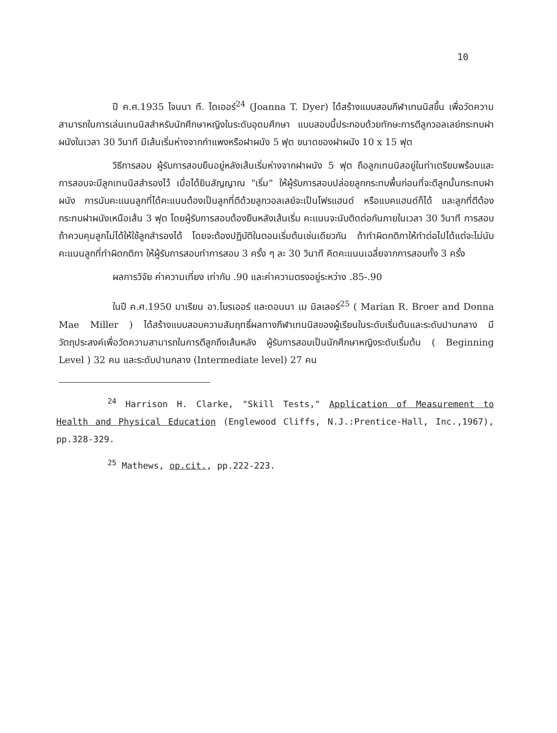10
ปี ค.ศ.1935 โจนนา ที. ไดเออร์<sup>24</sup> (Joanna T. Dyer) ได้สร้างแบบสอบกีฬาเทนนิสขึ้น เพื่อวัดความสามารถในการเล่นเทนนิสสำหรับนักศึกษาหญิงในระดับอุดมศึกษา แบบสอบนี้ประกอบด้วยทักษะการตีลูกวอลเลย์กระทบฝาผนังในเวลา 30 วินาที มีเส้นเริ่มห่างจากกำแพงหรือฝาผนัง 5 ฟุต ขนาดของฝาผนัง 10 x 15 ฟุต
วิธีการสอบ ผู้รับการสอบยืนอยู่หลังเส้นเริ่มห่างจากฝาผนัง 5 ฟุต ถือลูกเทนนิสอยู่ในท่าเตรียมพร้อมและการสอบจะมีลูกเทนนิสสำรองไว้ เมื่อได้ยินสัญญาณ "เริ่ม" ให้ผู้รับการสอบปล่อยลูกกระทบพื้นก่อนที่จะตีลูกนั้นกระทบฝาผนัง การนับคะแนนลูกที่ได้คะแนนต้องเป็นลูกที่ตีด้วยลูกวอลเลย์จะเป็นโฟรแฮนด์ หรือแบคแฮนด์ก็ได้ และลูกที่ตีต้องกระทบฝาผนังเหนือเส้น 3 ฟุต โดยผู้รับการสอบต้องยืนหลังเส้นเริ่ม คะแนนจะนับติดต่อกันภายในเวลา 30 วินาที การสอบถ้าควบคุมลูกไม่ได้ให้ใช้ลูกสำรองได้ โดยจะต้องปฏิบัติในตอนเริ่มต้นเช่นเดียวกัน ถ้าทำผิดกติกาให้ทำต่อไปได้แต่จะไม่นับคะแนนลูกที่ทำผิดกติกา ให้ผู้รับการสอบทำการสอบ 3 ครั้ง ๆ ละ 30 วินาที คิดคะแนนเฉลี่ยจากการสอบทั้ง 3 ครั้ง
ผลการวิจัย ค่าความเที่ยง เท่ากับ .90 และค่าความตรงอยู่ระหว่าง .85-.90
ในปี ค.ศ.1950 มาเรียน อา.โบรเออร์ และดอนนา เม มิลเลอร์<sup>25</sup> ( Marian R. Broer and Donna Mae Miller ) ได้สร้างแบบสอบความสัมฤทธิ์ผลทางกีฬาเทนนิสของผู้เรียนในระดับเริ่มต้นและระดับปานกลาง มีวัตถุประสงค์เพื่อวัดความสามารถในการตีลูกถึงเส้นหลัง ผู้รับการสอบเป็นนักศึกษาหญิงระดับเริ่มต้น ( Beginning Level ) 32 คน และระดับปานกลาง (Intermediate level) 27 คน
<sup>24</sup> Harrison H. Clarke, "Skill Tests," Application of Measurement to Health and Physical Education (Englewood Cliffs, N.J.:Prentice-Hall, Inc.,1967), pp.328-329.
<sup>25</sup> Mathews, op.cit., pp.222-223.